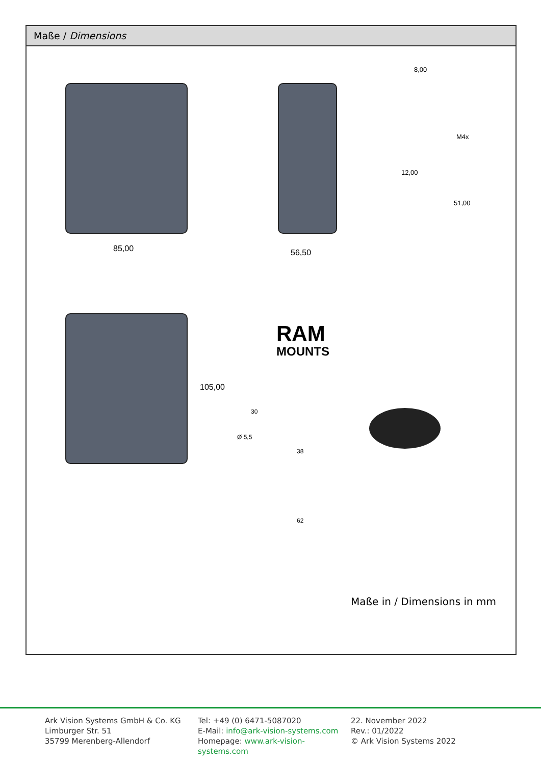Maße / Dimensions
85,00 56,50
8,00
M4x
12,00
51,00
105,00
RAM
MOUNTS
30
Ø 5,5
38
62
Maße in / Dimensions in mm
Ark Vision Systems GmbH & Co. KG
Limburger Str. 51
35799 Merenberg-Allendorf
Tel: +49 (0) 6471-5087020
E-Mail: info@ark-vision-systems.com
Homepage: www.ark-vision-systems.com
22. November 2022
Rev.: 01/2022
© Ark Vision Systems 2022